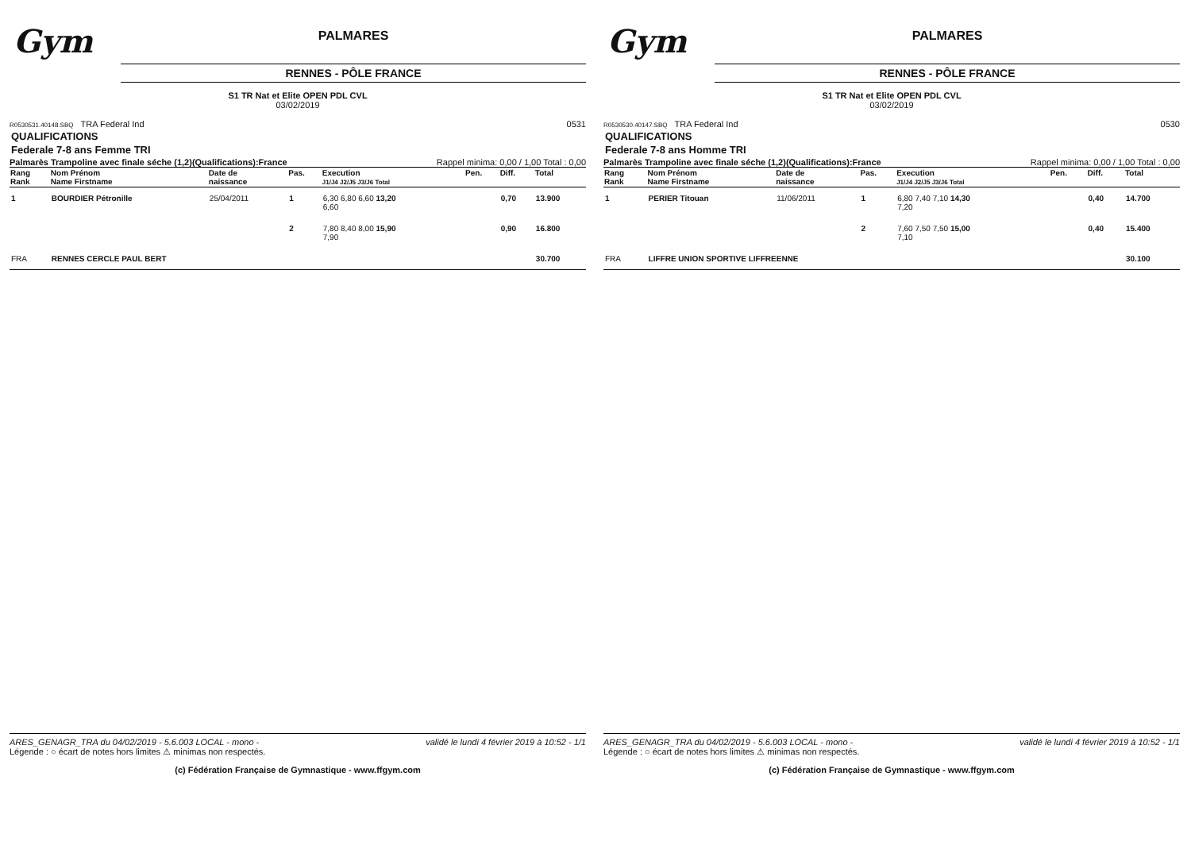Gym
PALMARES
RENNES - PÔLE FRANCE
S1 TR Nat et Elite OPEN PDL CVL
03/02/2019
R0530531.40148.SBQ TRA Federal Ind 0531
QUALIFICATIONS
Federale 7-8 ans Femme TRI
Palmarès Trampoline avec finale séche (1,2)(Qualifications):France Rappel minima: 0,00 / 1,00 Total : 0,00
| Rang Rank | Nom Prénom Name Firstname | Date de naissance | Pas. | Execution J1/J4 J2/J5 J3/J6 Total | Pen. | Diff. | Total |
| --- | --- | --- | --- | --- | --- | --- | --- |
| 1 | BOURDIER Pétronille | 25/04/2011 | 1 | 6,30 6,80 6,60 13,20 6,60 | | 0,70 | 13.900 |
| | | | 2 | 7,80 8,40 8,00 15,90 7,90 | | 0,90 | 16.800 |
| FRA | RENNES CERCLE PAUL BERT | | | | | | 30.700 |
ARES_GENAGR_TRA du 04/02/2019 - 5.6.003 LOCAL - mono - validé le lundi 4 février 2019 à 10:52 - 1/1
Légende : ○ écart de notes hors limites ⚠ minimas non respectés.
(c) Fédération Française de Gymnastique - www.ffgym.com
Gym
PALMARES
RENNES - PÔLE FRANCE
S1 TR Nat et Elite OPEN PDL CVL
03/02/2019
R0530530.40147.SBQ TRA Federal Ind 0530
QUALIFICATIONS
Federale 7-8 ans Homme TRI
Palmarès Trampoline avec finale séche (1,2)(Qualifications):France Rappel minima: 0,00 / 1,00 Total : 0,00
| Rang Rank | Nom Prénom Name Firstname | Date de naissance | Pas. | Execution J1/J4 J2/J5 J3/J6 Total | Pen. | Diff. | Total |
| --- | --- | --- | --- | --- | --- | --- | --- |
| 1 | PERIER Titouan | 11/06/2011 | 1 | 6,80 7,40 7,10 14,30 7,20 | | 0,40 | 14.700 |
| | | | 2 | 7,60 7,50 7,50 15,00 7,10 | | 0,40 | 15.400 |
| FRA | LIFFRE UNION SPORTIVE LIFFREENNE | | | | | | 30.100 |
ARES_GENAGR_TRA du 04/02/2019 - 5.6.003 LOCAL - mono - validé le lundi 4 février 2019 à 10:52 - 1/1
Légende : ○ écart de notes hors limites ⚠ minimas non respectés.
(c) Fédération Française de Gymnastique - www.ffgym.com